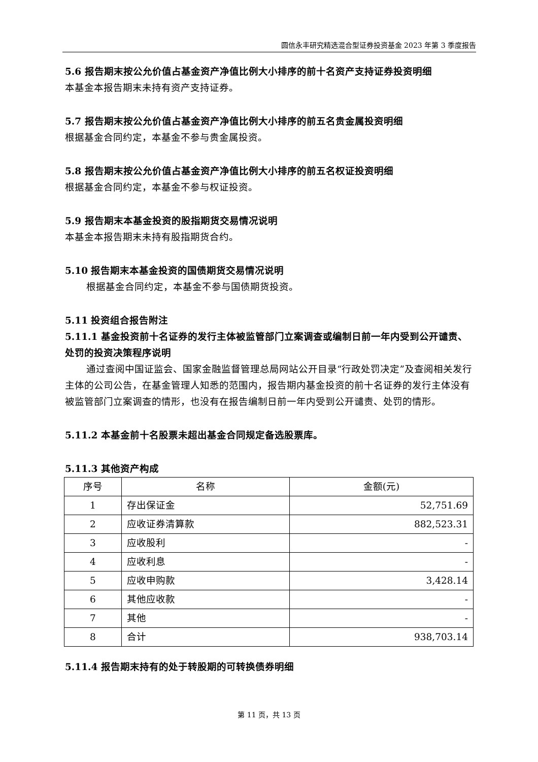圆信永丰研究精选混合型证券投资基金 2023 年第 3 季度报告
5.6 报告期末按公允价值占基金资产净值比例大小排序的前十名资产支持证券投资明细
本基金本报告期末未持有资产支持证券。
5.7 报告期末按公允价值占基金资产净值比例大小排序的前五名贵金属投资明细
根据基金合同约定，本基金不参与贵金属投资。
5.8 报告期末按公允价值占基金资产净值比例大小排序的前五名权证投资明细
根据基金合同约定，本基金不参与权证投资。
5.9 报告期末本基金投资的股指期货交易情况说明
本基金本报告期末未持有股指期货合约。
5.10 报告期末本基金投资的国债期货交易情况说明
根据基金合同约定，本基金不参与国债期货投资。
5.11 投资组合报告附注
5.11.1 基金投资前十名证券的发行主体被监管部门立案调查或编制日前一年内受到公开谴责、处罚的投资决策程序说明
通过查阅中国证监会、国家金融监督管理总局网站公开目录“行政处罚决定”及查阅相关发行主体的公司公告，在基金管理人知悉的范围内，报告期内基金投资的前十名证券的发行主体没有被监管部门立案调查的情形，也没有在报告编制日前一年内受到公开谴责、处罚的情形。
5.11.2 本基金前十名股票未超出基金合同规定备选股票库。
5.11.3 其他资产构成
| 序号 | 名称 | 金额(元) |
| 1 | 存出保证金 | 52,751.69 |
| 2 | 应收证券清算款 | 882,523.31 |
| 3 | 应收股利 | - |
| 4 | 应收利息 | - |
| 5 | 应收申购款 | 3,428.14 |
| 6 | 其他应收款 | - |
| 7 | 其他 | - |
| 8 | 合计 | 938,703.14 |
5.11.4 报告期末持有的处于转股期的可转换债券明细
第 11 页，共 13 页